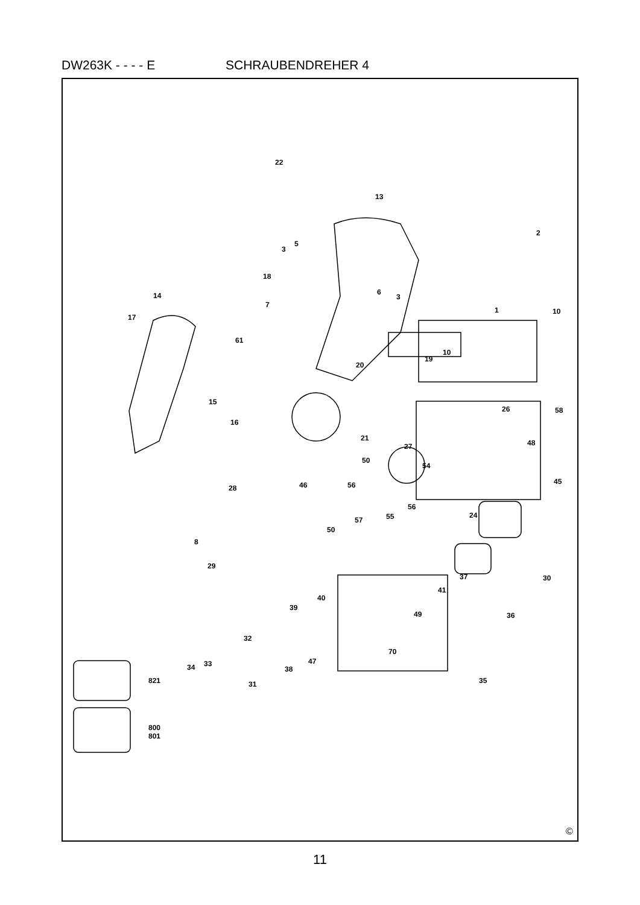DW263K - - - - E SCHRAUBENDREHER 4
22
13
2
3
5
18
14
7
6
3
17
1 10
61
19
10
20
15
16
26 58
21
48
27
50
54
45
28 46 56
56
24
57 55
50
8
29
37 30
40
41
39
49 36
70
32
47
38
34 33
821 31 35
800
801
©
11